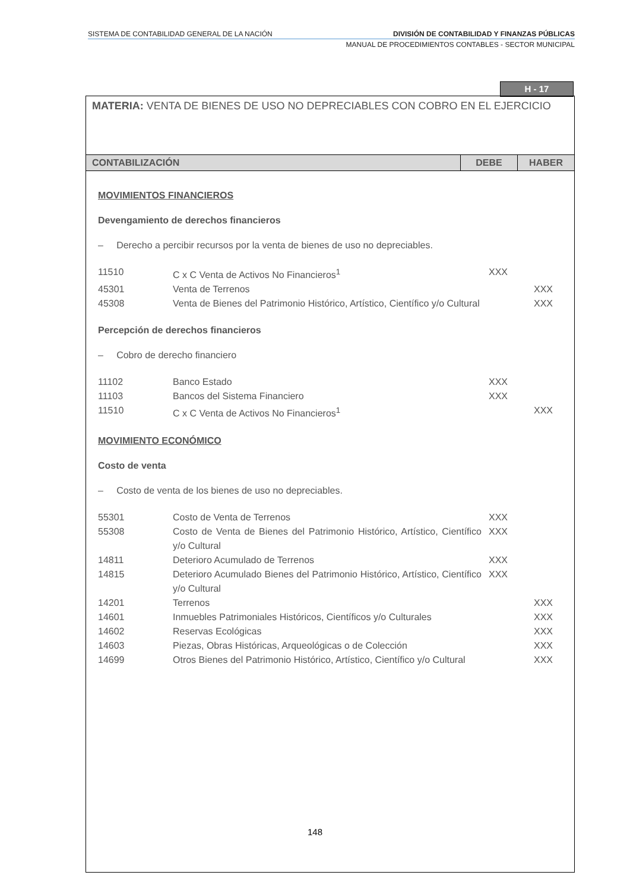SISTEMA DE CONTABILIDAD GENERAL DE LA NACIÓN DIVISIÓN DE CONTABILIDAD Y FINANZAS PÚBLICAS
MANUAL DE PROCEDIMIENTOS CONTABLES - SECTOR MUNICIPAL
H - 17
MATERIA: VENTA DE BIENES DE USO NO DEPRECIABLES CON COBRO EN EL EJERCICIO
| CONTABILIZACIÓN | DEBE | HABER |
| --- | --- | --- |
| MOVIMIENTOS FINANCIEROS Devengamiento de derechos financieros – Derecho a percibir recursos por la venta de bienes de uso no depreciables. 11510 C x C Venta de Activos No Financieros<sup>1</sup> XXX 45301 Venta de Terrenos XXX 45308 Venta de Bienes del Patrimonio Histórico, Artístico, Científico y/o Cultural XXX Percepción de derechos financieros – Cobro de derecho financiero 11102 Banco Estado XXX 11103 Bancos del Sistema Financiero XXX 11510 C x C Venta de Activos No Financieros<sup>1</sup> XXX MOVIMIENTO ECONÓMICO Costo de venta – Costo de venta de los bienes de uso no depreciables. 55301 Costo de Venta de Terrenos XXX 55308 Costo de Venta de Bienes del Patrimonio Histórico, Artístico, Científico y/o Cultural XXX 14811 Deterioro Acumulado de Terrenos XXX 14815 Deterioro Acumulado Bienes del Patrimonio Histórico, Artístico, Científico y/o Cultural XXX 14201 Terrenos XXX 14601 Inmuebles Patrimoniales Históricos, Científicos y/o Culturales XXX 14602 Reservas Ecológicas XXX 14603 Piezas, Obras Históricas, Arqueológicas o de Colección XXX 14699 Otros Bienes del Patrimonio Histórico, Artístico, Científico y/o Cultural XXX | | |
148